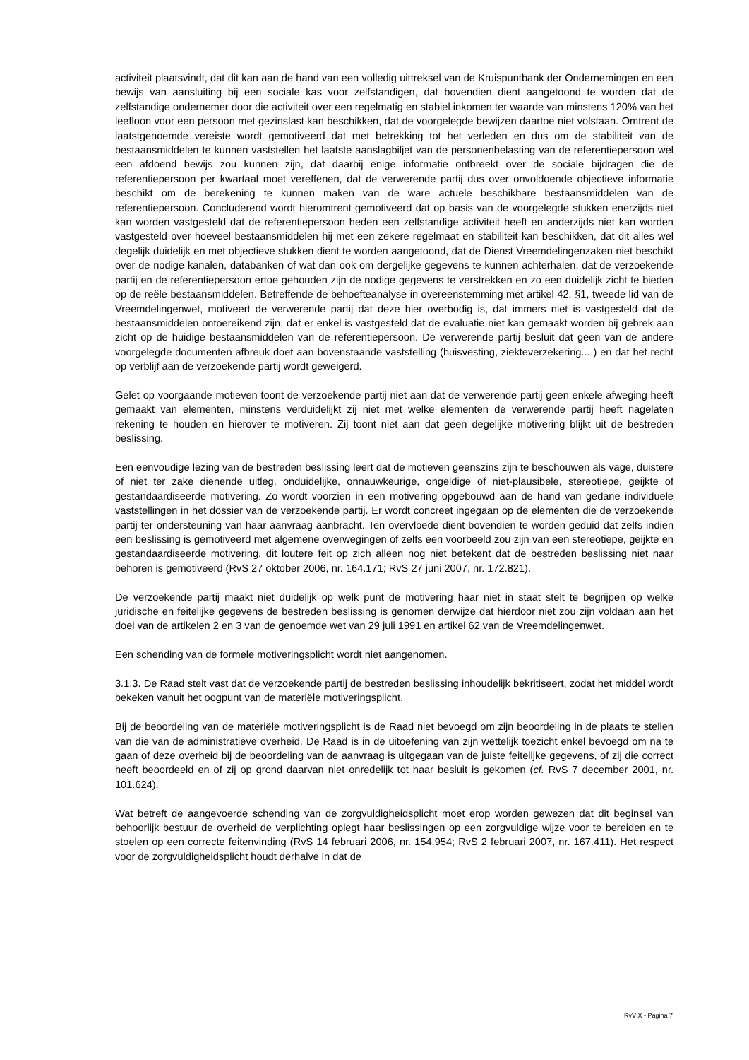activiteit plaatsvindt, dat dit kan aan de hand van een volledig uittreksel van de Kruispuntbank der Ondernemingen en een bewijs van aansluiting bij een sociale kas voor zelfstandigen, dat bovendien dient aangetoond te worden dat de zelfstandige ondernemer door die activiteit over een regelmatig en stabiel inkomen ter waarde van minstens 120% van het leefloon voor een persoon met gezinslast kan beschikken, dat de voorgelegde bewijzen daartoe niet volstaan. Omtrent de laatstgenoemde vereiste wordt gemotiveerd dat met betrekking tot het verleden en dus om de stabiliteit van de bestaansmiddelen te kunnen vaststellen het laatste aanslagbiljet van de personenbelasting van de referentiepersoon wel een afdoend bewijs zou kunnen zijn, dat daarbij enige informatie ontbreekt over de sociale bijdragen die de referentiepersoon per kwartaal moet vereffenen, dat de verwerende partij dus over onvoldoende objectieve informatie beschikt om de berekening te kunnen maken van de ware actuele beschikbare bestaansmiddelen van de referentiepersoon. Concluderend wordt hieromtrent gemotiveerd dat op basis van de voorgelegde stukken enerzijds niet kan worden vastgesteld dat de referentiepersoon heden een zelfstandige activiteit heeft en anderzijds niet kan worden vastgesteld over hoeveel bestaansmiddelen hij met een zekere regelmaat en stabiliteit kan beschikken, dat dit alles wel degelijk duidelijk en met objectieve stukken dient te worden aangetoond, dat de Dienst Vreemdelingenzaken niet beschikt over de nodige kanalen, databanken of wat dan ook om dergelijke gegevens te kunnen achterhalen, dat de verzoekende partij en de referentiepersoon ertoe gehouden zijn de nodige gegevens te verstrekken en zo een duidelijk zicht te bieden op de reële bestaansmiddelen. Betreffende de behoefteanalyse in overeenstemming met artikel 42, §1, tweede lid van de Vreemdelingenwet, motiveert de verwerende partij dat deze hier overbodig is, dat immers niet is vastgesteld dat de bestaansmiddelen ontoereikend zijn, dat er enkel is vastgesteld dat de evaluatie niet kan gemaakt worden bij gebrek aan zicht op de huidige bestaansmiddelen van de referentiepersoon. De verwerende partij besluit dat geen van de andere voorgelegde documenten afbreuk doet aan bovenstaande vaststelling (huisvesting, ziekteverzekering... ) en dat het recht op verblijf aan de verzoekende partij wordt geweigerd.
Gelet op voorgaande motieven toont de verzoekende partij niet aan dat de verwerende partij geen enkele afweging heeft gemaakt van elementen, minstens verduidelijkt zij niet met welke elementen de verwerende partij heeft nagelaten rekening te houden en hierover te motiveren. Zij toont niet aan dat geen degelijke motivering blijkt uit de bestreden beslissing.
Een eenvoudige lezing van de bestreden beslissing leert dat de motieven geenszins zijn te beschouwen als vage, duistere of niet ter zake dienende uitleg, onduidelijke, onnauwkeurige, ongeldige of niet-plausibele, stereotiepe, geijkte of gestandaardiseerde motivering. Zo wordt voorzien in een motivering opgebouwd aan de hand van gedane individuele vaststellingen in het dossier van de verzoekende partij. Er wordt concreet ingegaan op de elementen die de verzoekende partij ter ondersteuning van haar aanvraag aanbracht. Ten overvloede dient bovendien te worden geduid dat zelfs indien een beslissing is gemotiveerd met algemene overwegingen of zelfs een voorbeeld zou zijn van een stereotiepe, geijkte en gestandaardiseerde motivering, dit loutere feit op zich alleen nog niet betekent dat de bestreden beslissing niet naar behoren is gemotiveerd (RvS 27 oktober 2006, nr. 164.171; RvS 27 juni 2007, nr. 172.821).
De verzoekende partij maakt niet duidelijk op welk punt de motivering haar niet in staat stelt te begrijpen op welke juridische en feitelijke gegevens de bestreden beslissing is genomen derwijze dat hierdoor niet zou zijn voldaan aan het doel van de artikelen 2 en 3 van de genoemde wet van 29 juli 1991 en artikel 62 van de Vreemdelingenwet.
Een schending van de formele motiveringsplicht wordt niet aangenomen.
3.1.3. De Raad stelt vast dat de verzoekende partij de bestreden beslissing inhoudelijk bekritiseert, zodat het middel wordt bekeken vanuit het oogpunt van de materiële motiveringsplicht.
Bij de beoordeling van de materiële motiveringsplicht is de Raad niet bevoegd om zijn beoordeling in de plaats te stellen van die van de administratieve overheid. De Raad is in de uitoefening van zijn wettelijk toezicht enkel bevoegd om na te gaan of deze overheid bij de beoordeling van de aanvraag is uitgegaan van de juiste feitelijke gegevens, of zij die correct heeft beoordeeld en of zij op grond daarvan niet onredelijk tot haar besluit is gekomen (cf. RvS 7 december 2001, nr. 101.624).
Wat betreft de aangevoerde schending van de zorgvuldigheidsplicht moet erop worden gewezen dat dit beginsel van behoorlijk bestuur de overheid de verplichting oplegt haar beslissingen op een zorgvuldige wijze voor te bereiden en te stoelen op een correcte feitenvinding (RvS 14 februari 2006, nr. 154.954; RvS 2 februari 2007, nr. 167.411). Het respect voor de zorgvuldigheidsplicht houdt derhalve in dat de
RvV X - Pagina 7